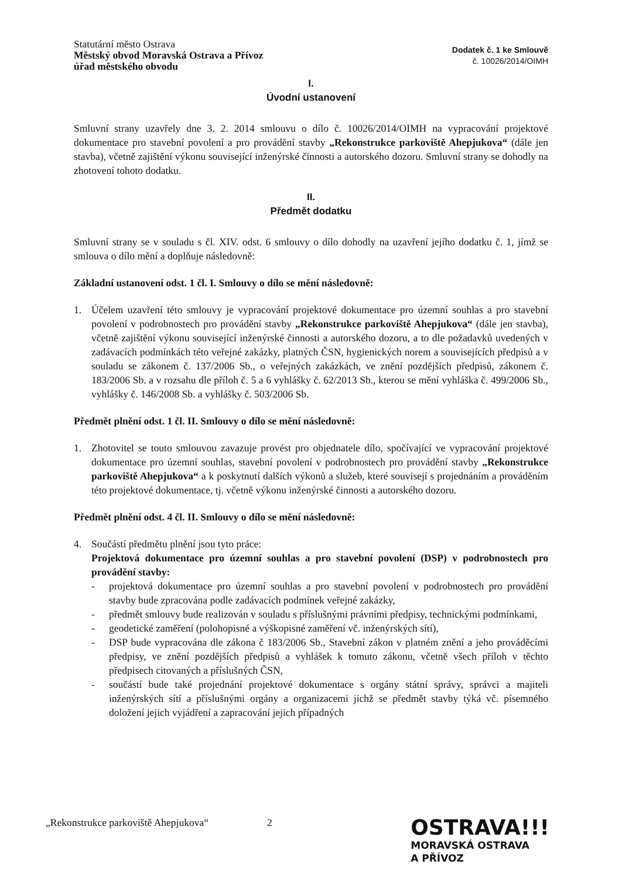Statutární město Ostrava
Městský obvod Moravská Ostrava a Přívoz
úřad městského obvodu
Dodatek č. 1 ke Smlouvě
č. 10026/2014/OIMH
I.
Úvodní ustanovení
Smluvní strany uzavřely dne 3. 2. 2014 smlouvu o dílo č. 10026/2014/OIMH na vypracování projektové dokumentace pro stavební povolení a pro provádění stavby „Rekonstrukce parkoviště Ahepjukova“ (dále jen stavba), včetně zajištění výkonu související inženýrské činnosti a autorského dozoru. Smluvní strany se dohodly na zhotovení tohoto dodatku.
II.
Předmět dodatku
Smluvní strany se v souladu s čl. XIV. odst. 6 smlouvy o dílo dohodly na uzavření jejího dodatku č. 1, jímž se smlouva o dílo mění a doplňuje následovně:
Základní ustanovení odst. 1 čl. I. Smlouvy o dílo se mění následovně:
1. Účelem uzavření této smlouvy je vypracování projektové dokumentace pro územní souhlas a pro stavební povolení v podrobnostech pro provádění stavby „Rekonstrukce parkoviště Ahepjukova“ (dále jen stavba), včetně zajištění výkonu související inženýrské činnosti a autorského dozoru, a to dle požadavků uvedených v zadávacích podmínkách této veřejné zakázky, platných ČSN, hygienických norem a souvisejících předpisů a v souladu se zákonem č. 137/2006 Sb., o veřejných zakázkách, ve znění pozdějších předpisů, zákonem č. 183/2006 Sb. a v rozsahu dle příloh č. 5 a 6 vyhlášky č. 62/2013 Sb., kterou se mění vyhláška č. 499/2006 Sb., vyhlášky č. 146/2008 Sb. a vyhlášky č. 503/2006 Sb.
Předmět plnění odst. 1 čl. II. Smlouvy o dílo se mění následovně:
1. Zhotovitel se touto smlouvou zavazuje provést pro objednatele dílo, spočívající ve vypracování projektové dokumentace pro územní souhlas, stavební povolení v podrobnostech pro provádění stavby „Rekonstrukce parkoviště Ahepjukova“ a k poskytnutí dalších výkonů a služeb, které souvisejí s projednáním a prováděním této projektové dokumentace, tj. včetně výkonu inženýrské činnosti a autorského dozoru.
Předmět plnění odst. 4 čl. II. Smlouvy o dílo se mění následovně:
4. Součástí předmětu plnění jsou tyto práce:
Projektová dokumentace pro územní souhlas a pro stavební povolení (DSP) v podrobnostech pro provádění stavby:
- projektová dokumentace pro územní souhlas a pro stavební povolení v podrobnostech pro provádění stavby bude zpracována podle zadávacích podmínek veřejné zakázky,
- předmět smlouvy bude realizován v souladu s příslušnými právními předpisy, technickými podmínkami,
- geodetické zaměření (polohopisné a výškopisné zaměření vč. inženýrských sítí),
- DSP bude vypracována dle zákona č 183/2006 Sb., Stavební zákon v platném znění a jeho prováděcími předpisy, ve znění pozdějších předpisů a vyhlášek k tomuto zákonu, včetně všech příloh v těchto předpisech citovaných a příslušných ČSN,
- součástí bude také projednání projektové dokumentace s orgány státní správy, správci a majiteli inženýrských sítí a příslušnými orgány a organizacemi jichž se předmět stavby týká vč. písemného doložení jejich vyjádření a zapracování jejich případných
„Rekonstrukce parkoviště Ahepjukova“2
OSTRAVA!!!
MORAVSKÁ OSTRAVA
A PŘÍVOZ